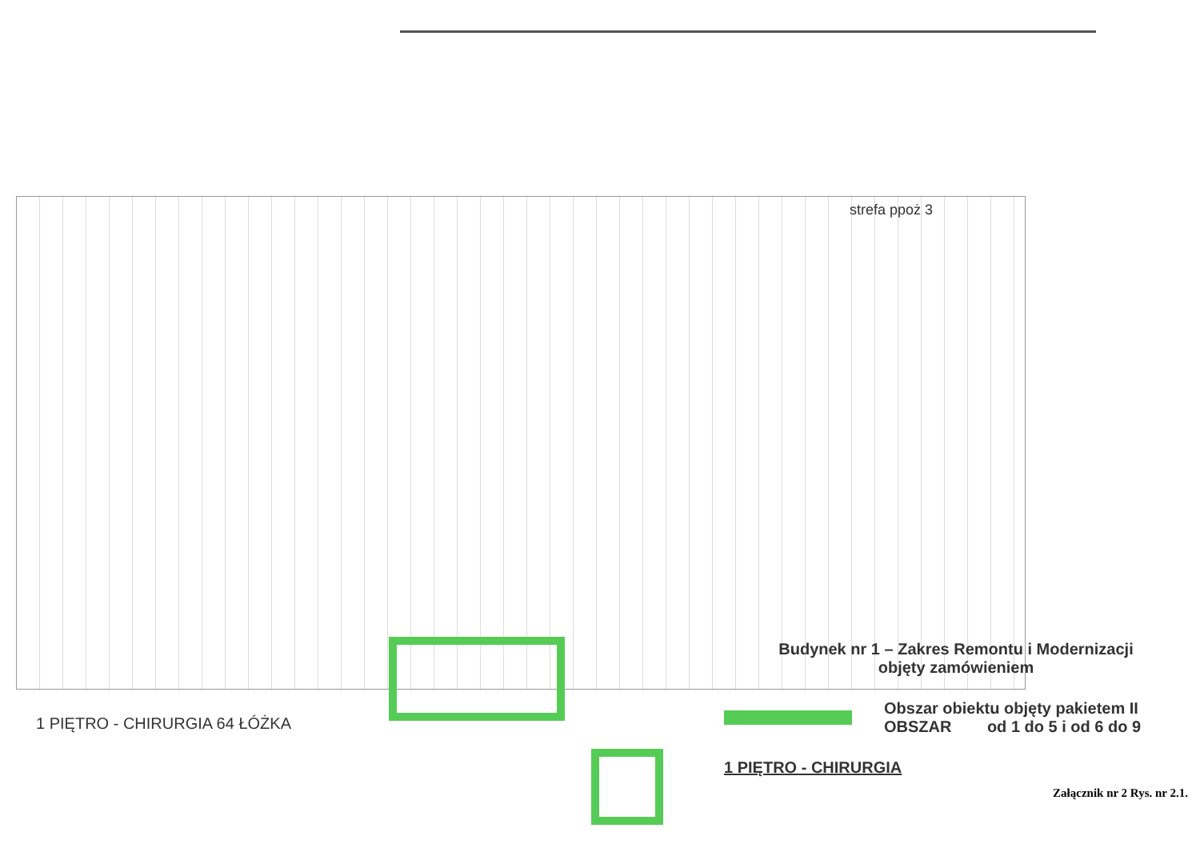strefa ppoż 3
1 PIĘTRO - CHIRURGIA 64 ŁÓŻKA
Budynek nr 1 – Zakres Remontu i Modernizacji
objęty zamówieniem
Obszar obiektu objęty pakietem II
OBSZAR od 1 do 5 i od 6 do 9
1 PIĘTRO - CHIRURGIA
Załącznik nr 2 Rys. nr 2.1.